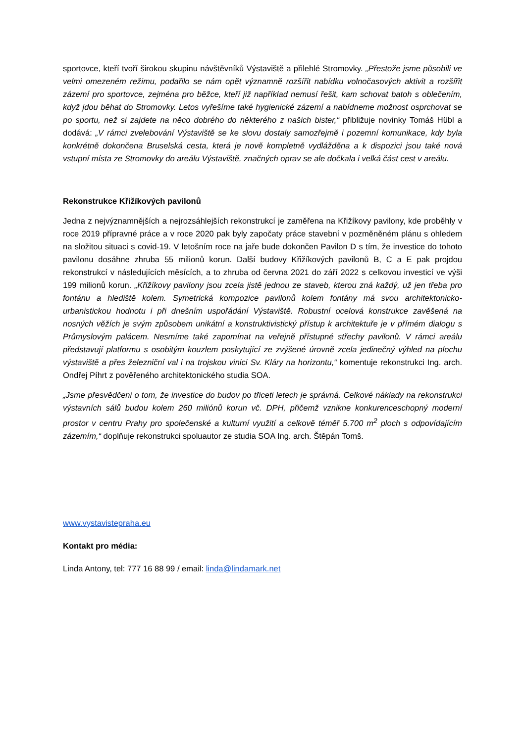sportovce, kteří tvoří širokou skupinu návštěvníků Výstaviště a přilehlé Stromovky. „Přestože jsme působili ve velmi omezeném režimu, podařilo se nám opět významně rozšířit nabídku volnočasových aktivit a rozšířit zázemí pro sportovce, zejména pro běžce, kteří již například nemusí řešit, kam schovat batoh s oblečením, když jdou běhat do Stromovky. Letos vyřešíme také hygienické zázemí a nabídneme možnost osprchovat se po sportu, než si zajdete na něco dobrého do některého z našich bister,“ přibližuje novinky Tomáš Hübl a dodává: „V rámci zvelebování Výstaviště se ke slovu dostaly samozřejmě i pozemní komunikace, kdy byla konkrétně dokončena Bruselská cesta, která je nově kompletně vydlážděna a k dispozici jsou také nová vstupní místa ze Stromovky do areálu Výstaviště, značných oprav se ale dočkala i velká část cest v areálu.
Rekonstrukce Křižíkových pavilonů
Jedna z nejvýznamnějších a nejrozsáhlejších rekonstrukcí je zaměřena na Křižíkovy pavilony, kde proběhly v roce 2019 přípravné práce a v roce 2020 pak byly započaty práce stavební v pozměněném plánu s ohledem na složitou situaci s covid-19. V letošním roce na jaře bude dokončen Pavilon D s tím, že investice do tohoto pavilonu dosáhne zhruba 55 milionů korun. Další budovy Křižíkových pavilonů B, C a E pak projdou rekonstrukcí v následujících měsících, a to zhruba od června 2021 do září 2022 s celkovou investicí ve výši 199 milionů korun. „Křižíkovy pavilony jsou zcela jistě jednou ze staveb, kterou zná každý, už jen třeba pro fontánu a hlediště kolem. Symetrická kompozice pavilonů kolem fontány má svou architektonicko-urbanistickou hodnotu i při dnešním uspořádání Výstaviště. Robustní ocelová konstrukce zavěšená na nosných věžích je svým způsobem unikátní a konstruktivistický přístup k architektuře je v přímém dialogu s Průmyslovým palácem. Nesmíme také zapomínat na veřejně přístupné střechy pavilonů. V rámci areálu představují platformu s osobitým kouzlem poskytující ze zvýšené úrovně zcela jedinečný výhled na plochu výstaviště a přes železniční val i na trojskou vinici Sv. Kláry na horizontu,“ komentuje rekonstrukci Ing. arch. Ondřej Píhrt z pověřeného architektonického studia SOA.
„Jsme přesvědčeni o tom, že investice do budov po třiceti letech je správná. Celkové náklady na rekonstrukci výstavních sálů budou kolem 260 miliónů korun vč. DPH, přičemž vznikne konkurenceschopný moderní prostor v centru Prahy pro společenské a kulturní využití a celkově téměř 5.700 m<sup>2</sup> ploch s odpovídajícím zázemím,“ doplňuje rekonstrukci spoluautor ze studia SOA Ing. arch. Štěpán Tomš.
www.vystavistepraha.eu
Kontakt pro média:
Linda Antony, tel: 777 16 88 99 / email: linda@lindamark.net